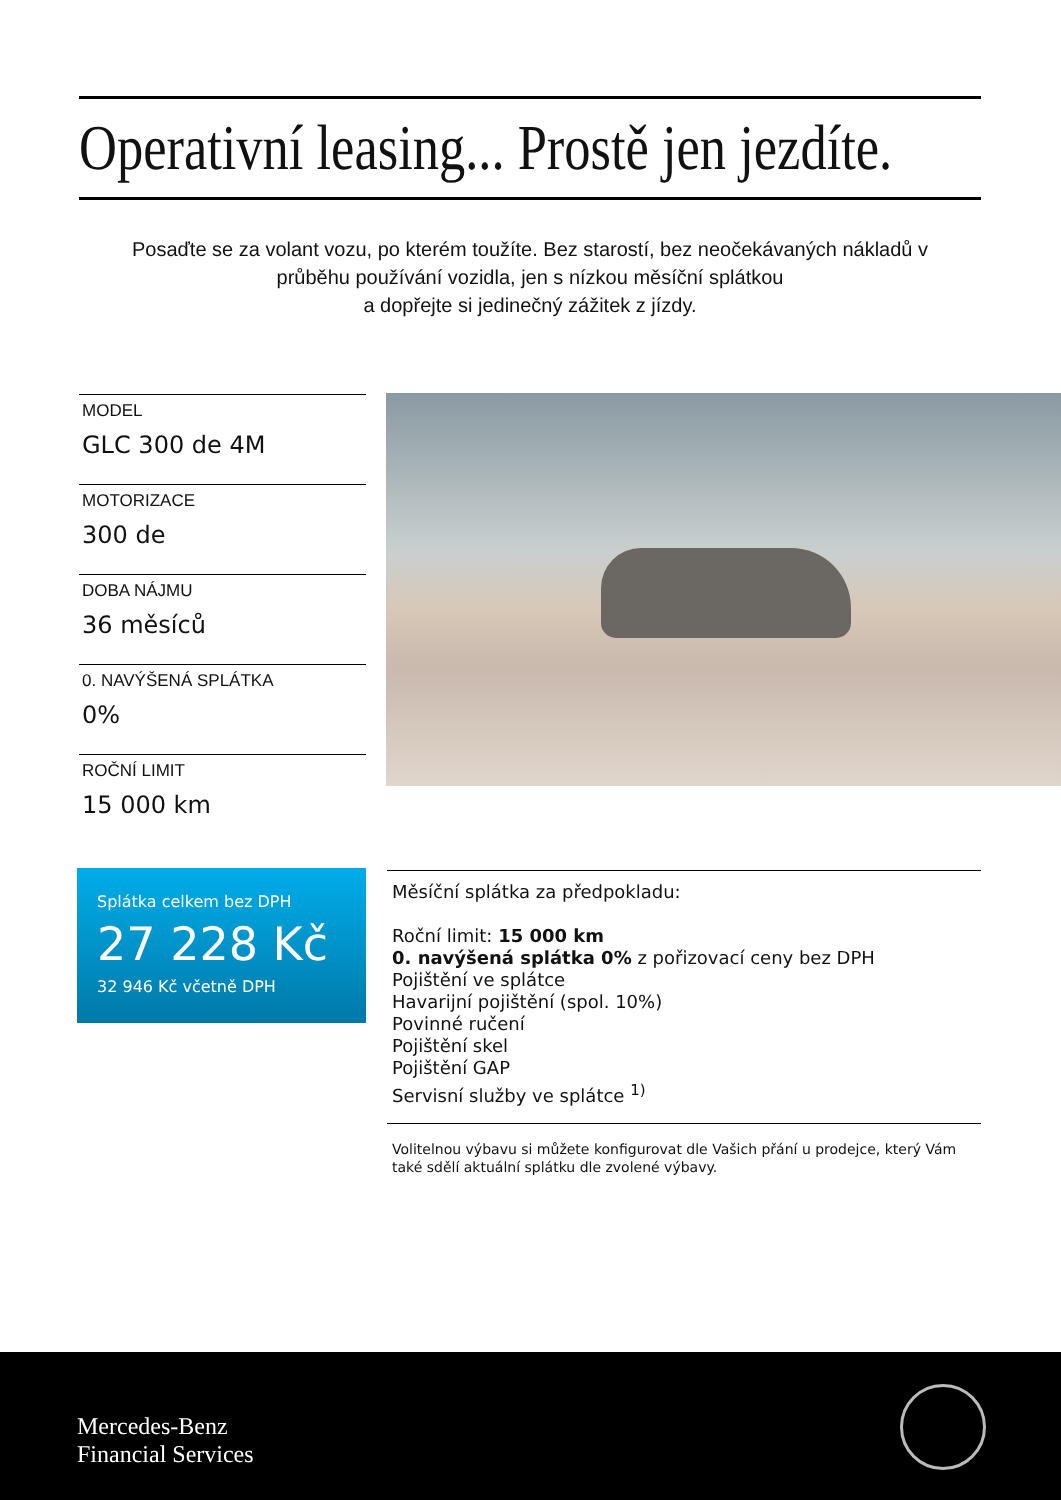Operativní leasing... Prostě jen jezdíte.
Posaďte se za volant vozu, po kterém toužíte. Bez starostí, bez neočekávaných nákladů v průběhu používání vozidla, jen s nízkou měsíční splátkou
a dopřejte si jedinečný zážitek z jízdy.
MODEL
GLC 300 de 4M
MOTORIZACE
300 de
DOBA NÁJMU
36 měsíců
0. NAVÝŠENÁ SPLÁTKA
0%
ROČNÍ LIMIT
15 000 km
Splátka celkem bez DPH
27 228 Kč
32 946 Kč včetně DPH
Měsíční splátka za předpokladu:
Roční limit: 15 000 km
0. navýšená splátka 0% z pořizovací ceny bez DPH
Pojištění ve splátce
Havarijní pojištění (spol. 10%)
Povinné ručení
Pojištění skel
Pojištění GAP
Servisní služby ve splátce <sup>1)</sup>
Volitelnou výbavu si můžete konfigurovat dle Vašich přání u prodejce, který Vám také sdělí aktuální splátku dle zvolené výbavy.
Mercedes-Benz
Financial Services